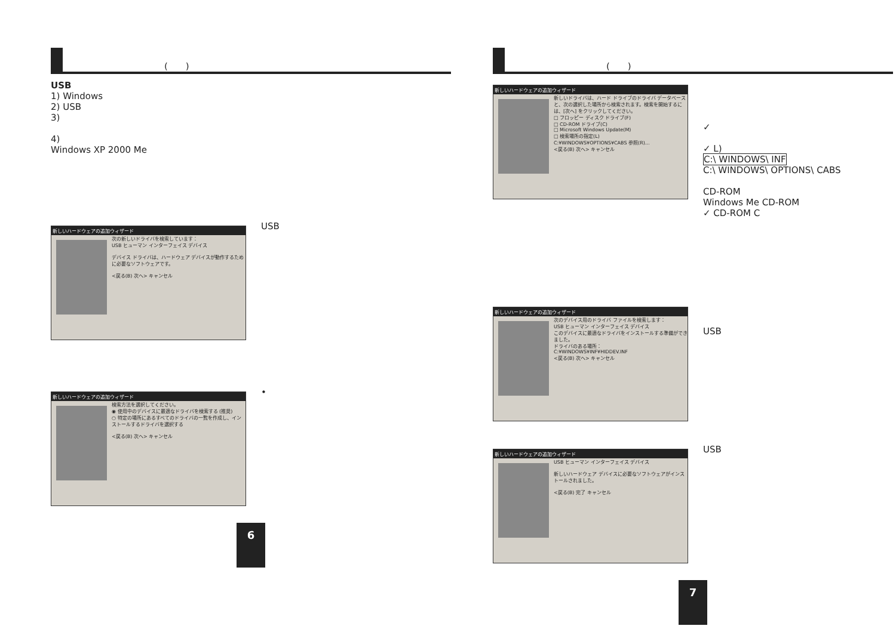(　　)
USB
1) Windows
2) USB
3)
4)
Windows XP 2000 Me
新しいハードウェアの追加ウィザード
次の新しいドライバを検索しています：
USB ヒューマン インターフェイス デバイス
デバイス ドライバは、ハードウェア デバイスが動作するために必要なソフトウェアです。
<戻る(B) 次へ> キャンセル
USB
新しいハードウェアの追加ウィザード
検索方法を選択してください。
◉ 使用中のデバイスに最適なドライバを検索する (推奨)
○ 特定の場所にあるすべてのドライバの一覧を作成し、インストールするドライバを選択する
<戻る(B) 次へ> キャンセル
•
6
(　　)
新しいハードウェアの追加ウィザード
新しいドライバは、ハード ドライブのドライバ データベースと、次の選択した場所から検索されます。検索を開始するには、[次へ] をクリックしてください。
□ フロッピー ディスク ドライブ(F)
□ CD-ROM ドライブ(C)
□ Microsoft Windows Update(M)
□ 検索場所の指定(L)
C:¥WINDOWS¥OPTIONS¥CABS 参照(R)...
<戻る(B) 次へ> キャンセル
✓
✓ L)
C:\ WINDOWS\ INF
C:\ WINDOWS\ OPTIONS\ CABS
CD-ROM
Windows Me CD-ROM
✓ CD-ROM C
新しいハードウェアの追加ウィザード
次のデバイス用のドライバ ファイルを検索します：
USB ヒューマン インターフェイス デバイス
このデバイスに最適なドライバをインストールする準備ができました。
ドライバのある場所：
C:¥WINDOWS¥INF¥HIDDEV.INF
<戻る(B) 次へ> キャンセル
USB
新しいハードウェアの追加ウィザード
USB ヒューマン インターフェイス デバイス
新しいハードウェア デバイスに必要なソフトウェアがインストールされました。
<戻る(B) 完了 キャンセル
USB
7